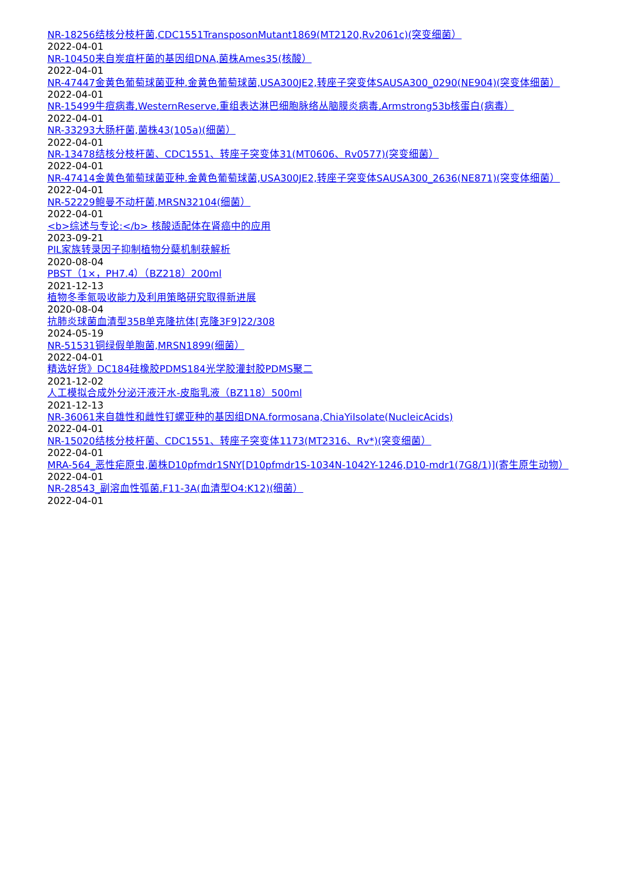NR-18256结核分枝杆菌,CDC1551TransposonMutant1869(MT2120,Rv2061c)(突变细菌）
2022-04-01
NR-10450来自炭疽杆菌的基因组DNA,菌株Ames35(核酸）
2022-04-01
NR-47447金黄色葡萄球菌亚种.金黄色葡萄球菌,USA300JE2,转座子突变体SAUSA300_0290(NE904)(突变体细菌）
2022-04-01
NR-15499牛痘病毒,WesternReserve,重组表达淋巴细胞脉络丛脑膜炎病毒,Armstrong53b核蛋白(病毒）
2022-04-01
NR-33293大肠杆菌,菌株43(105a)(细菌）
2022-04-01
NR-13478结核分枝杆菌、CDC1551、转座子突变体31(MT0606、Rv0577)(突变细菌）
2022-04-01
NR-47414金黄色葡萄球菌亚种.金黄色葡萄球菌,USA300JE2,转座子突变体SAUSA300_2636(NE871)(突变体细菌）
2022-04-01
NR-52229鲍曼不动杆菌,MRSN32104(细菌）
2022-04-01
<b>综述与专论:</b> 核酸适配体在肾癌中的应用
2023-09-21
PIL家族转录因子抑制植物分蘖机制获解析
2020-08-04
PBST（1×，PH7.4）（BZ218）200ml
2021-12-13
植物冬季氮吸收能力及利用策略研究取得新进展
2020-08-04
抗肺炎球菌血清型35B单克隆抗体[克隆3F9]22/308
2024-05-19
NR-51531铜绿假单胞菌,MRSN1899(细菌）
2022-04-01
精选好货》DC184硅橡胶PDMS184光学胶灌封胶PDMS聚二
2021-12-02
人工模拟合成外分泌汗液汗水-皮脂乳液（BZ118）500ml
2021-12-13
NR-36061来自雄性和雌性钉螺亚种的基因组DNA.formosana,ChiaYiIsolate(NucleicAcids)
2022-04-01
NR-15020结核分枝杆菌、CDC1551、转座子突变体1173(MT2316、Rv*)(突变细菌）
2022-04-01
MRA-564_恶性疟原虫,菌株D10pfmdr1SNY[D10pfmdr1S-1034N-1042Y-1246,D10-mdr1(7G8/1)](寄生原生动物）
2022-04-01
NR-28543_副溶血性弧菌,F11-3A(血清型O4:K12)(细菌）
2022-04-01